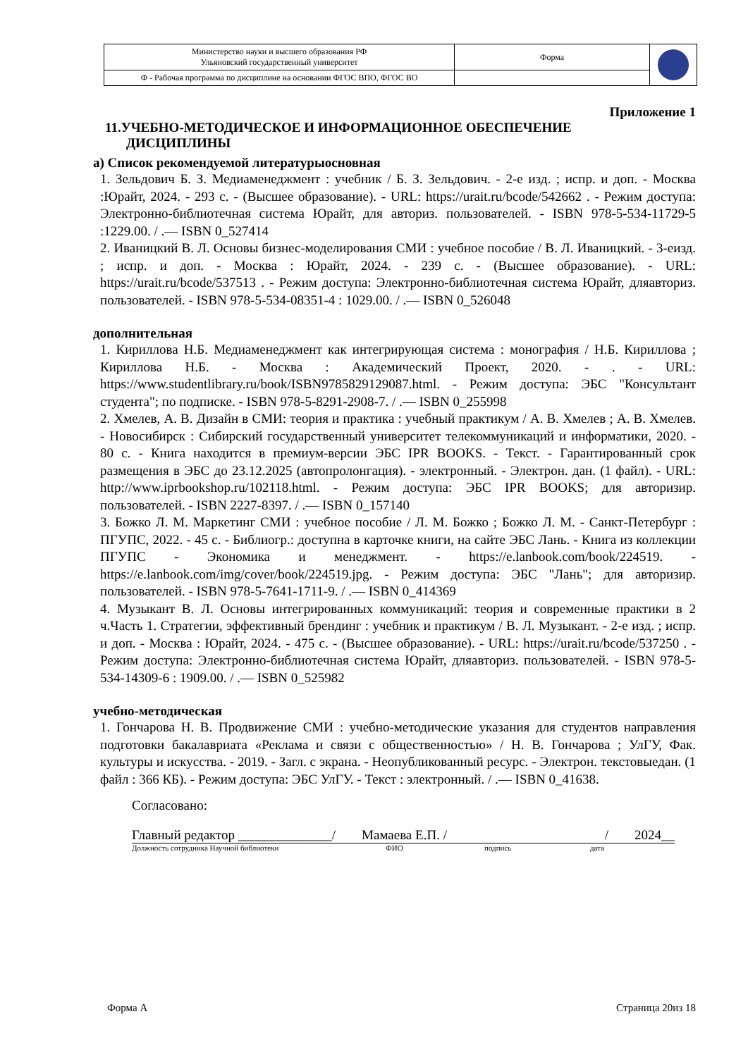| Министерство науки и высшего образования РФ Ульяновский государственный университет | Форма | |
| Ф - Рабочая программа по дисциплине на основании ФГОС ВПО, ФГОС ВО | | |
Приложение 1
11.УЧЕБНО-МЕТОДИЧЕСКОЕ И ИНФОРМАЦИОННОЕ ОБЕСПЕЧЕНИЕ
ДИСЦИПЛИНЫ
а) Список рекомендуемой литературыосновная
1. Зельдович Б. З. Медиаменеджмент : учебник / Б. З. Зельдович. - 2-е изд. ; испр. и доп. - Москва :Юрайт, 2024. - 293 с. - (Высшее образование). - URL: https://urait.ru/bcode/542662 . - Режим доступа: Электронно-библиотечная система Юрайт, для авториз. пользователей. - ISBN 978-5-534-11729-5 :1229.00. / .— ISBN 0_527414
2. Иваницкий В. Л. Основы бизнес-моделирования СМИ : учебное пособие / В. Л. Иваницкий. - 3-еизд. ; испр. и доп. - Москва : Юрайт, 2024. - 239 с. - (Высшее образование). - URL: https://urait.ru/bcode/537513 . - Режим доступа: Электронно-библиотечная система Юрайт, дляавториз. пользователей. - ISBN 978-5-534-08351-4 : 1029.00. / .— ISBN 0_526048
дополнительная
1. Кириллова Н.Б. Медиаменеджмент как интегрирующая система : монография / Н.Б. Кириллова ; Кириллова Н.Б. - Москва : Академический Проект, 2020. - . - URL: https://www.studentlibrary.ru/book/ISBN9785829129087.html. - Режим доступа: ЭБС "Консультант студента"; по подписке. - ISBN 978-5-8291-2908-7. / .— ISBN 0_255998
2. Хмелев, А. В. Дизайн в СМИ: теория и практика : учебный практикум / А. В. Хмелев ; А. В. Хмелев. - Новосибирск : Сибирский государственный университет телекоммуникаций и информатики, 2020. - 80 с. - Книга находится в премиум-версии ЭБС IPR BOOKS. - Текст. - Гарантированный срок размещения в ЭБС до 23.12.2025 (автопролонгация). - электронный. - Электрон. дан. (1 файл). - URL: http://www.iprbookshop.ru/102118.html. - Режим доступа: ЭБС IPR BOOKS; для авторизир. пользователей. - ISBN 2227-8397. / .— ISBN 0_157140
3. Божко Л. М. Маркетинг СМИ : учебное пособие / Л. М. Божко ; Божко Л. М. - Санкт-Петербург : ПГУПС, 2022. - 45 с. - Библиогр.: доступна в карточке книги, на сайте ЭБС Лань. - Книга из коллекции ПГУПС - Экономика и менеджмент. - https://e.lanbook.com/book/224519. - https://e.lanbook.com/img/cover/book/224519.jpg. - Режим доступа: ЭБС "Лань"; для авторизир. пользователей. - ISBN 978-5-7641-1711-9. / .— ISBN 0_414369
4. Музыкант В. Л. Основы интегрированных коммуникаций: теория и современные практики в 2 ч.Часть 1. Стратегии, эффективный брендинг : учебник и практикум / В. Л. Музыкант. - 2-е изд. ; испр. и доп. - Москва : Юрайт, 2024. - 475 с. - (Высшее образование). - URL: https://urait.ru/bcode/537250 . - Режим доступа: Электронно-библиотечная система Юрайт, дляавториз. пользователей. - ISBN 978-5-534-14309-6 : 1909.00. / .— ISBN 0_525982
учебно-методическая
1. Гончарова Н. В. Продвижение СМИ : учебно-методические указания для студентов направления подготовки бакалавриата «Реклама и связи с общественностью» / Н. В. Гончарова ; УлГУ, Фак. культуры и искусства. - 2019. - Загл. с экрана. - Неопубликованный ресурс. - Электрон. текстовыедан. (1 файл : 366 КБ). - Режим доступа: ЭБС УлГУ. - Текст : электронный. / .— ISBN 0_41638.
Согласовано:
Главный редактор ______________/ Мамаева Е.П. / / 2024__
Должность сотрудника Научной библиотеки ФИО подпись дата
Форма А Страница 20из 18